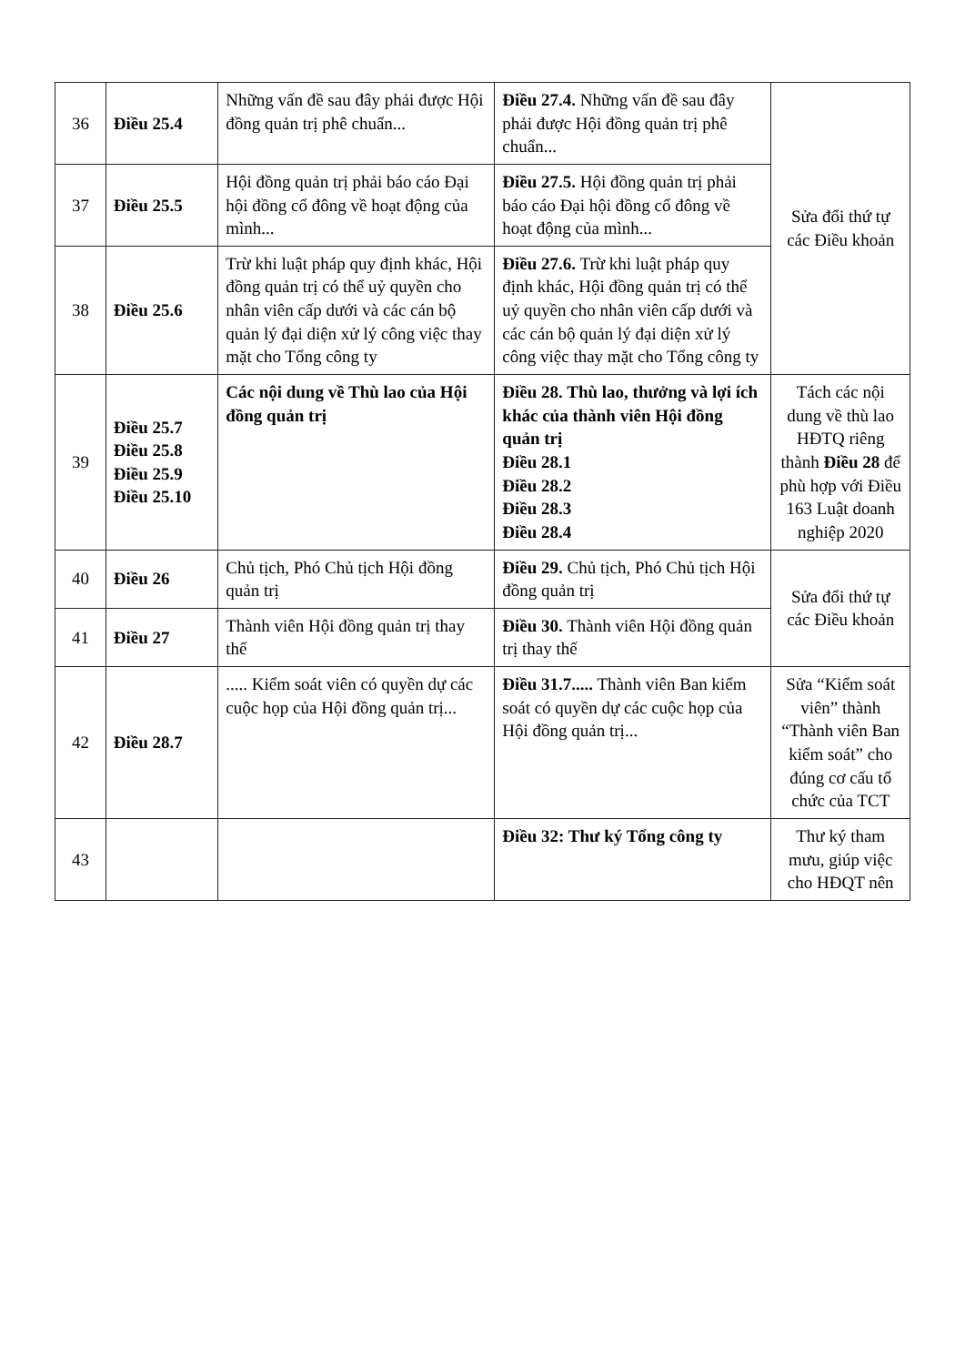| 36 | Điều 25.4 | Những vấn đề sau đây phải được Hội đồng quản trị phê chuẩn... | Điều 27.4. Những vấn đề sau đây phải được Hội đồng quản trị phê chuẩn... | Sửa đổi thứ tự các Điều khoản |
| 37 | Điều 25.5 | Hội đồng quản trị phải báo cáo Đại hội đồng cổ đông về hoạt động của mình... | Điều 27.5. Hội đồng quản trị phải báo cáo Đại hội đồng cổ đông về hoạt động của mình... | |
| 38 | Điều 25.6 | Trừ khi luật pháp quy định khác, Hội đồng quản trị có thể uỷ quyền cho nhân viên cấp dưới và các cán bộ quản lý đại diện xử lý công việc thay mặt cho Tổng công ty | Điều 27.6. Trừ khi luật pháp quy định khác, Hội đồng quản trị có thể uỷ quyền cho nhân viên cấp dưới và các cán bộ quản lý đại diện xử lý công việc thay mặt cho Tổng công ty | |
| 39 | Điều 25.7 Điều 25.8 Điều 25.9 Điều 25.10 | Các nội dung về Thù lao của Hội đồng quản trị | Điều 28. Thù lao, thưởng và lợi ích khác của thành viên Hội đồng quản trị Điều 28.1 Điều 28.2 Điều 28.3 Điều 28.4 | Tách các nội dung về thù lao HĐTQ riêng thành Điều 28 để phù hợp với Điều 163 Luật doanh nghiệp 2020 |
| 40 | Điều 26 | Chủ tịch, Phó Chủ tịch Hội đồng quản trị | Điều 29. Chủ tịch, Phó Chủ tịch Hội đồng quản trị | Sửa đổi thứ tự các Điều khoản |
| 41 | Điều 27 | Thành viên Hội đồng quản trị thay thế | Điều 30. Thành viên Hội đồng quản trị thay thế | |
| 42 | Điều 28.7 | ..... Kiểm soát viên có quyền dự các cuộc họp của Hội đồng quản trị... | Điều 31.7..... Thành viên Ban kiểm soát có quyền dự các cuộc họp của Hội đồng quản trị... | Sửa “Kiểm soát viên” thành “Thành viên Ban kiểm soát” cho đúng cơ cấu tổ chức của TCT |
| 43 | | | Điều 32: Thư ký Tổng công ty | Thư ký tham mưu, giúp việc cho HĐQT nên |